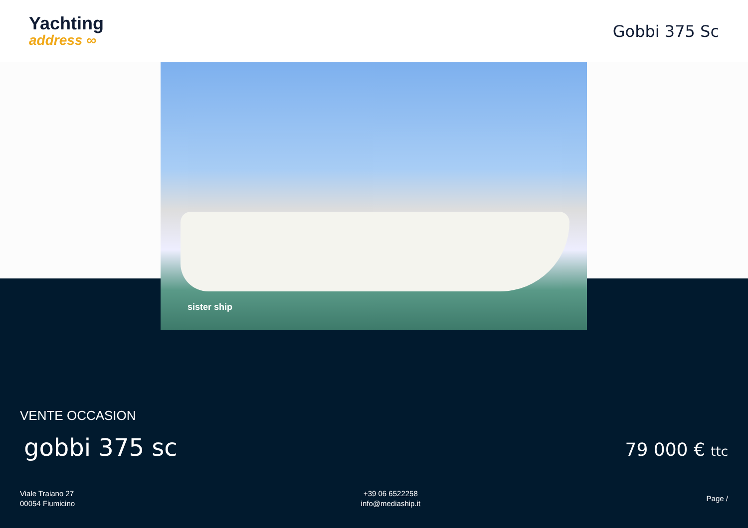Yachting
address ∞
Gobbi 375 Sc
sister ship
VENTE OCCASION
gobbi 375 sc
79 000 € ttc
Viale Traiano 27
00054 Fiumicino
+39 06 6522258
info@mediaship.it
Page /